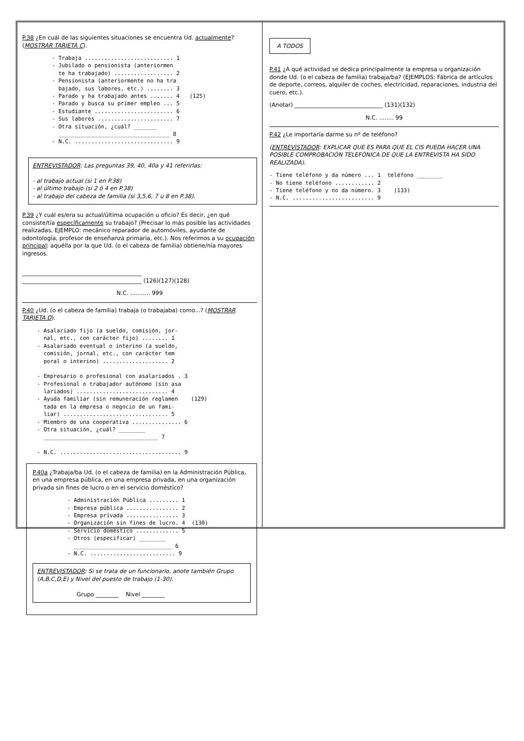P.38 ¿En cuál de las siguientes situaciones se encuentra Ud. actualmente? (MOSTRAR TARJETA C).
- Trabaja ........................... 1 - Jubilado o pensionista (anteriormen te ha trabajado) .................. 2 - Pensionista (anteriormente no ha tra bajado, sus labores, etc.) ........ 3 - Parado y ha trabajado antes ....... 4 (125) - Parado y busca su primer empleo ... 5 - Estudiante ........................ 6 - Sus labores ....................... 7 - Otra situación, ¿cuál? _______ __________________________________ 8 - N.C. .............................. 9
ENTREVISTADOR: Las preguntas 39, 40, 40a y 41 referirlas:
- al trabajo actual (si 1 en P.38)
- al último trabajo (si 2 ó 4 en P.38)
- al trabajo del cabeza de familia (si 3,5,6, 7 u 8 en P.38).
P.39 ¿Y cuál es/era su actual/última ocupación u oficio? Es decir, ¿en qué consiste/tía específicamente su trabajo? (Precisar lo más posible las actividades realizadas, EJEMPLO: mecánico reparador de automóviles, ayudante de odontología, profesor de enseñanza primaria, etc.). Nos referimos a su ocupación principal: aquélla por la que Ud. (o el cabeza de familia) obtiene/nía mayores ingresos.
__________________________________________
__________________________________________ (126)(127)(128)
N.C. ........... 999
P.40 ¿Ud. (o el cabeza de familia) trabaja (o trabajaba) como...? (MOSTRAR TARJETA D).
- Asalariado fijo (a sueldo, comisión, jor- nal, etc., con carácter fijo) ........ 1 - Asalariado eventual o interino (a sueldo, comisión, jornal, etc., con carácter tem poral o interino) .................... 2 - Empresario o profesional con asalariados . 3 - Profesional o trabajador autónomo (sin asa lariados) ............................ 4 - Ayuda familiar (sin remuneración reglamen (129) tada en la empresa o negocio de un fami- liar) ................................ 5 - Miembro de una cooperativa ............... 6 - Otra situación, ¿cuál? ________ ___________________________________ 7 - N.C. ..................................... 9
P.40a ¿Trabaja/ba Ud. (o el cabeza de familia) en la Administración Pública, en una empresa pública, en una empresa privada, en una organización privada sin fines de lucro o en el servicio doméstico?
- Administración Pública ......... 1 - Empresa pública ................ 2 - Empresa privada ................ 3 - Organización sin fines de lucro. 4 (130) - Servicio doméstico ............. 5 - Otros (especificar) ________ ______________________________ 6 - N.C. .......................... 9
ENTREVISTADOR: Si se trata de un funcionario, anote también Grupo (A,B,C,D,E) y Nivel del puesto de trabajo (1-30).
Grupo ________ Nivel ________
A TODOS
P.41 ¿A qué actividad se dedica principalmente la empresa u organización donde Ud. (o el cabeza de familia) trabaja/ba? (EJEMPLOS: Fábrica de artículos de deporte, correos, alquiler de coches, electricidad, reparaciones, industria del cuero, etc.).
(Anotar) _______________________________ (131)(132)
N.C. ........ 99
P.42 ¿Le importaría darme su nº de teléfono?
(ENTREVISTADOR: EXPLICAR QUE ES PARA QUE EL CIS PUEDA HACER UNA POSIBLE COMPROBACIÓN TELEFÓNICA DE QUE LA ENTREVISTA HA SIDO REALIZADA).
- Tiene teléfono y da número ... 1 teléfono ________ - No tiene teléfono ............ 2 - Tiene teléfono y no da número. 3 (133) - N.C. ......................... 9